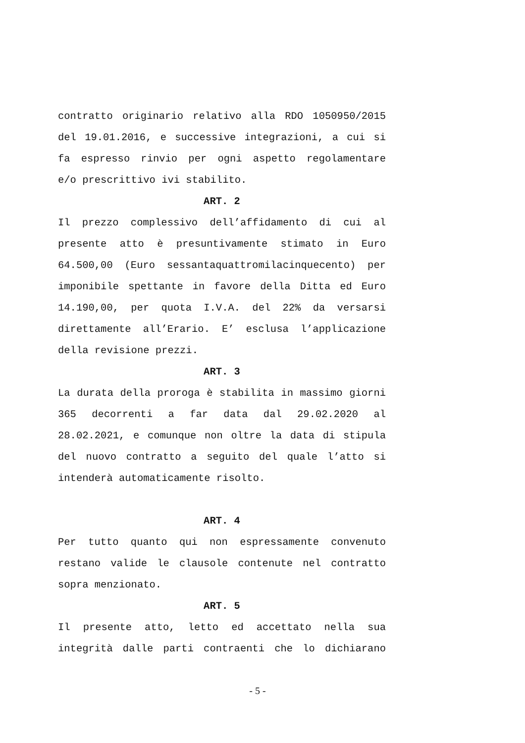contratto originario relativo alla RDO 1050950/2015 del 19.01.2016, e successive integrazioni, a cui si fa espresso rinvio per ogni aspetto regolamentare
e/o prescrittivo ivi stabilito.
ART. 2
Il prezzo complessivo dell’affidamento di cui al presente atto è presuntivamente stimato in Euro 64.500,00 (Euro sessantaquattromilacinquecento) per imponibile spettante in favore della Ditta ed Euro 14.190,00, per quota I.V.A. del 22% da versarsi direttamente all’Erario. E’ esclusa l’applicazione
della revisione prezzi.
ART. 3
La durata della proroga è stabilita in massimo giorni 365 decorrenti a far data dal 29.02.2020 al 28.02.2021, e comunque non oltre la data di stipula del nuovo contratto a seguito del quale l’atto si
intenderà automaticamente risolto.
ART. 4
Per tutto quanto qui non espressamente convenuto restano valide le clausole contenute nel contratto
sopra menzionato.
ART. 5
Il presente atto, letto ed accettato nella sua integrità dalle parti contraenti che lo dichiarano
- 5 -